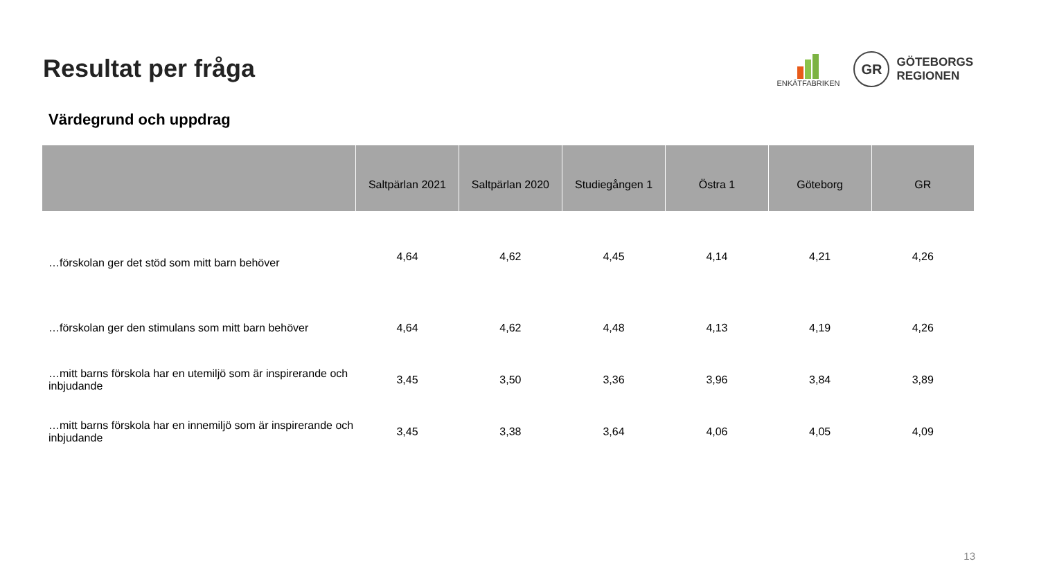Resultat per fråga
ENKÄTFABRIKEN
GR
GÖTEBORGS
REGIONEN
Värdegrund och uppdrag
| | Saltpärlan 2021 | Saltpärlan 2020 | Studiegången 1 | Östra 1 | Göteborg | GR |
| --- | --- | --- | --- | --- | --- | --- |
| …förskolan ger det stöd som mitt barn behöver | 4,64 | 4,62 | 4,45 | 4,14 | 4,21 | 4,26 |
| …förskolan ger den stimulans som mitt barn behöver | 4,64 | 4,62 | 4,48 | 4,13 | 4,19 | 4,26 |
| …mitt barns förskola har en utemiljö som är inspirerande och inbjudande | 3,45 | 3,50 | 3,36 | 3,96 | 3,84 | 3,89 |
| …mitt barns förskola har en innemiljö som är inspirerande och inbjudande | 3,45 | 3,38 | 3,64 | 4,06 | 4,05 | 4,09 |
13